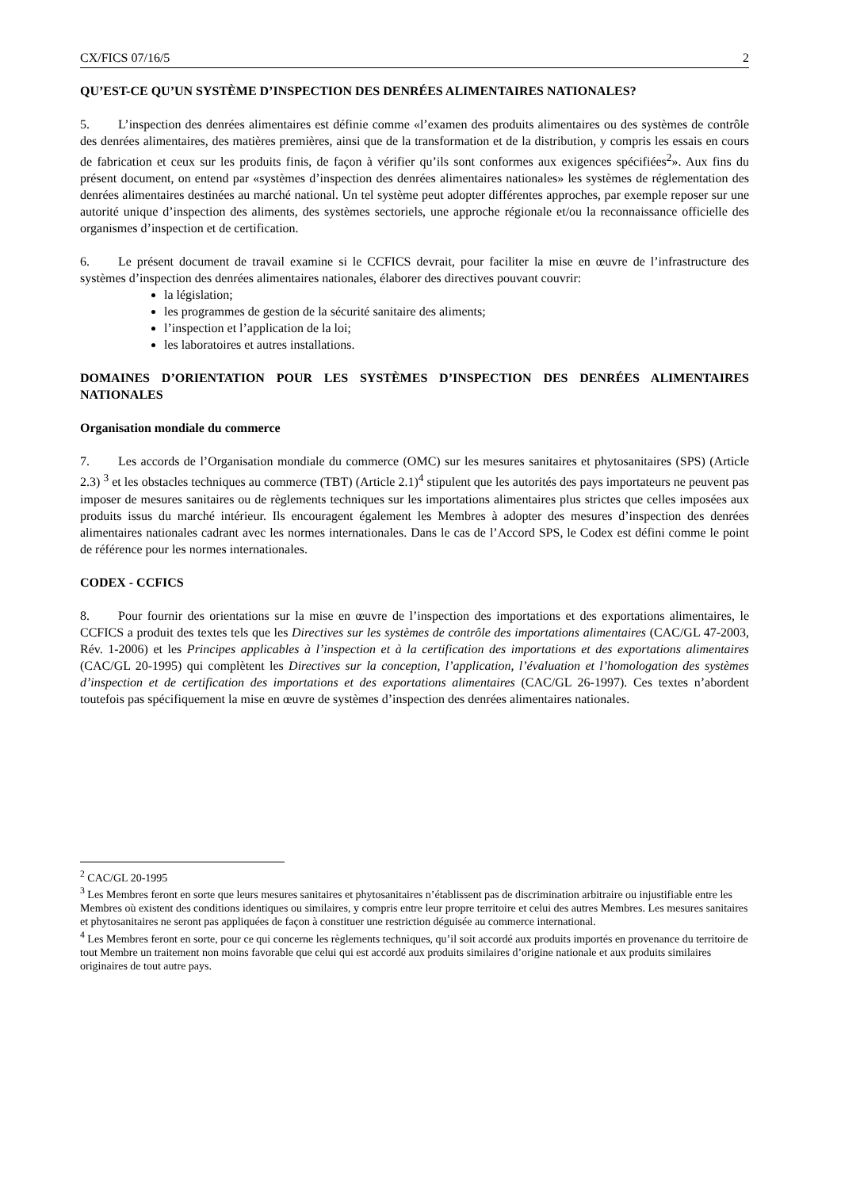CX/FICS 07/16/5 2
QU’EST-CE QU’UN SYSTÈME D’INSPECTION DES DENRÉES ALIMENTAIRES NATIONALES?
5. L’inspection des denrées alimentaires est définie comme «l’examen des produits alimentaires ou des systèmes de contrôle des denrées alimentaires, des matières premières, ainsi que de la transformation et de la distribution, y compris les essais en cours de fabrication et ceux sur les produits finis, de façon à vérifier qu’ils sont conformes aux exigences spécifiées<sup>2</sup>». Aux fins du présent document, on entend par «systèmes d’inspection des denrées alimentaires nationales» les systèmes de réglementation des denrées alimentaires destinées au marché national. Un tel système peut adopter différentes approches, par exemple reposer sur une autorité unique d’inspection des aliments, des systèmes sectoriels, une approche régionale et/ou la reconnaissance officielle des organismes d’inspection et de certification.
6. Le présent document de travail examine si le CCFICS devrait, pour faciliter la mise en œuvre de l’infrastructure des systèmes d’inspection des denrées alimentaires nationales, élaborer des directives pouvant couvrir:
la législation;
les programmes de gestion de la sécurité sanitaire des aliments;
l’inspection et l’application de la loi;
les laboratoires et autres installations.
DOMAINES D’ORIENTATION POUR LES SYSTÈMES D’INSPECTION DES DENRÉES ALIMENTAIRES NATIONALES
Organisation mondiale du commerce
7. Les accords de l’Organisation mondiale du commerce (OMC) sur les mesures sanitaires et phytosanitaires (SPS) (Article 2.3) <sup>3</sup> et les obstacles techniques au commerce (TBT) (Article 2.1)<sup>4</sup> stipulent que les autorités des pays importateurs ne peuvent pas imposer de mesures sanitaires ou de règlements techniques sur les importations alimentaires plus strictes que celles imposées aux produits issus du marché intérieur. Ils encouragent également les Membres à adopter des mesures d’inspection des denrées alimentaires nationales cadrant avec les normes internationales. Dans le cas de l’Accord SPS, le Codex est défini comme le point de référence pour les normes internationales.
CODEX - CCFICS
8. Pour fournir des orientations sur la mise en œuvre de l’inspection des importations et des exportations alimentaires, le CCFICS a produit des textes tels que les Directives sur les systèmes de contrôle des importations alimentaires (CAC/GL 47-2003, Rév. 1-2006) et les Principes applicables à l’inspection et à la certification des importations et des exportations alimentaires (CAC/GL 20-1995) qui complètent les Directives sur la conception, l’application, l’évaluation et l’homologation des systèmes d’inspection et de certification des importations et des exportations alimentaires (CAC/GL 26-1997). Ces textes n’abordent toutefois pas spécifiquement la mise en œuvre de systèmes d’inspection des denrées alimentaires nationales.
<sup>2</sup> CAC/GL 20-1995
<sup>3</sup> Les Membres feront en sorte que leurs mesures sanitaires et phytosanitaires n’établissent pas de discrimination arbitraire ou injustifiable entre les Membres où existent des conditions identiques ou similaires, y compris entre leur propre territoire et celui des autres Membres. Les mesures sanitaires et phytosanitaires ne seront pas appliquées de façon à constituer une restriction déguisée au commerce international.
<sup>4</sup> Les Membres feront en sorte, pour ce qui concerne les règlements techniques, qu’il soit accordé aux produits importés en provenance du territoire de tout Membre un traitement non moins favorable que celui qui est accordé aux produits similaires d’origine nationale et aux produits similaires originaires de tout autre pays.